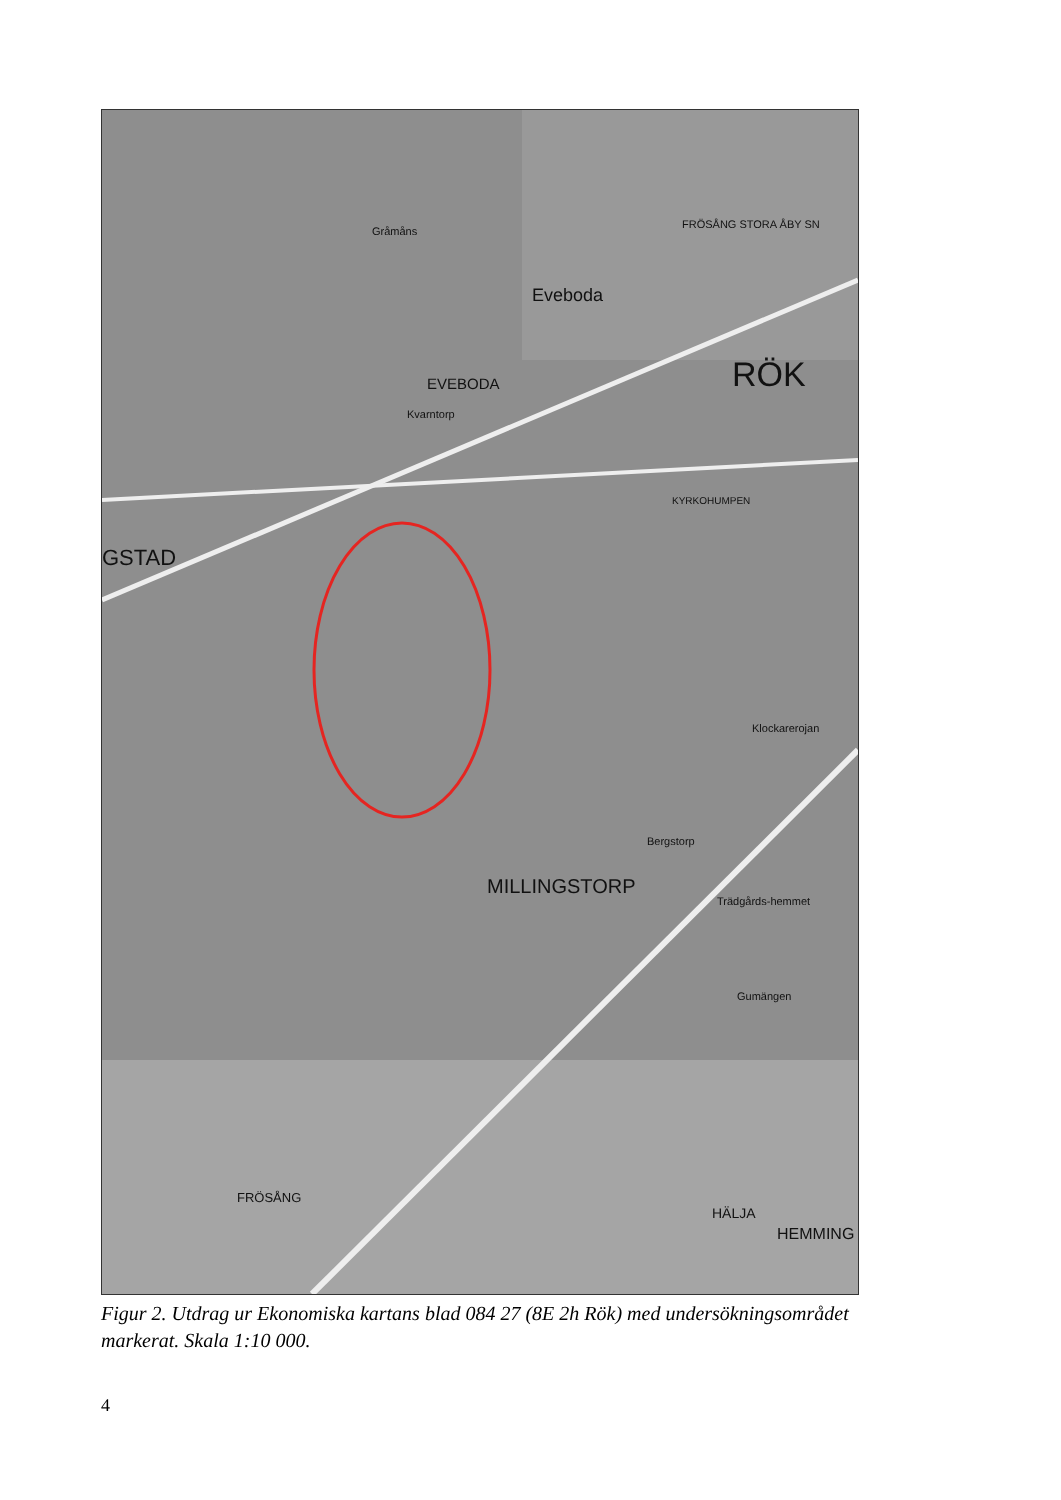Eveboda
EVEBODA RÖK
GSTAD
MILLINGSTORP
FRÖSÅNG
HÄLJA
HEMMING
Gråmåns
Kvarntorp
FRÖSÅNG STORA ÅBY SN
KYRKOHUMPEN
Klockarerojan
Bergstorp
Trädgårds-hemmet
Gumängen
Figur 2. Utdrag ur Ekonomiska kartans blad 084 27 (8E 2h Rök) med undersökningsområdet markerat. Skala 1:10 000.
4